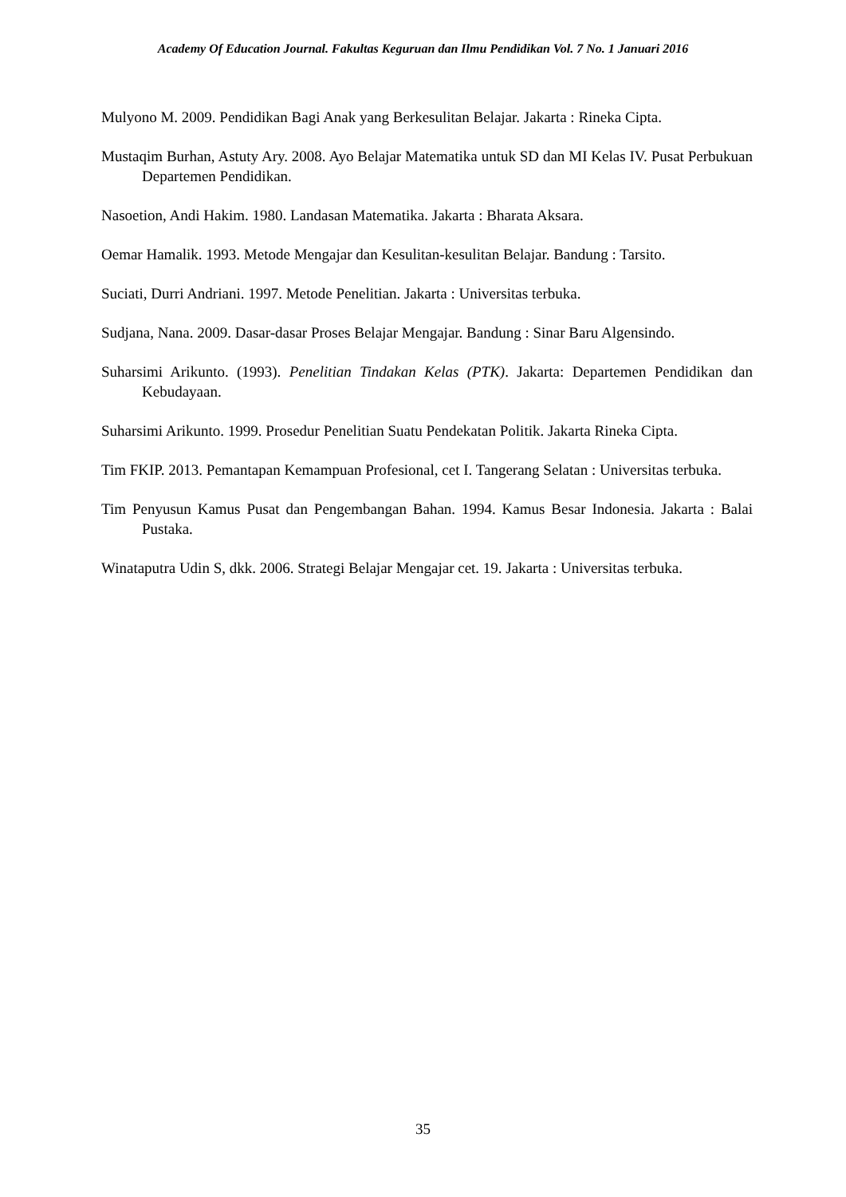Academy Of Education Journal. Fakultas Keguruan dan Ilmu Pendidikan Vol. 7 No. 1 Januari 2016
Mulyono M. 2009. Pendidikan Bagi Anak yang Berkesulitan Belajar. Jakarta : Rineka Cipta.
Mustaqim Burhan, Astuty Ary. 2008. Ayo Belajar Matematika untuk SD dan MI Kelas IV. Pusat Perbukuan Departemen Pendidikan.
Nasoetion, Andi Hakim. 1980. Landasan Matematika. Jakarta : Bharata Aksara.
Oemar Hamalik. 1993. Metode Mengajar dan Kesulitan-kesulitan Belajar. Bandung : Tarsito.
Suciati, Durri Andriani. 1997. Metode Penelitian. Jakarta : Universitas terbuka.
Sudjana, Nana. 2009. Dasar-dasar Proses Belajar Mengajar. Bandung : Sinar Baru Algensindo.
Suharsimi Arikunto. (1993). Penelitian Tindakan Kelas (PTK). Jakarta: Departemen Pendidikan dan Kebudayaan.
Suharsimi Arikunto. 1999. Prosedur Penelitian Suatu Pendekatan Politik. Jakarta Rineka Cipta.
Tim FKIP. 2013. Pemantapan Kemampuan Profesional, cet I. Tangerang Selatan : Universitas terbuka.
Tim Penyusun Kamus Pusat dan Pengembangan Bahan. 1994. Kamus Besar Indonesia. Jakarta : Balai Pustaka.
Winataputra Udin S, dkk. 2006. Strategi Belajar Mengajar cet. 19. Jakarta : Universitas terbuka.
35